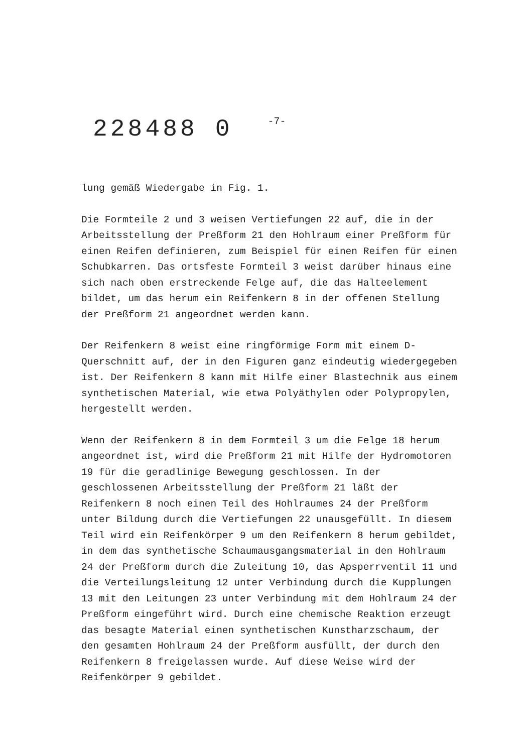228488 0 -7-
lung gemäß Wiedergabe in Fig. 1.
Die Formteile 2 und 3 weisen Vertiefungen 22 auf, die in der Arbeitsstellung der Preßform 21 den Hohlraum einer Preßform für einen Reifen definieren, zum Beispiel für einen Reifen für einen Schubkarren. Das ortsfeste Formteil 3 weist darüber hinaus eine sich nach oben erstreckende Felge auf, die das Halteelement bildet, um das herum ein Reifenkern 8 in der offenen Stellung der Preßform 21 angeordnet werden kann.
Der Reifenkern 8 weist eine ringförmige Form mit einem D-Querschnitt auf, der in den Figuren ganz eindeutig wiedergegeben ist. Der Reifenkern 8 kann mit Hilfe einer Blastechnik aus einem synthetischen Material, wie etwa Polyäthylen oder Polypropylen, hergestellt werden.
Wenn der Reifenkern 8 in dem Formteil 3 um die Felge 18 herum angeordnet ist, wird die Preßform 21 mit Hilfe der Hydromotoren 19 für die geradlinige Bewegung geschlossen. In der geschlossenen Arbeitsstellung der Preßform 21 läßt der Reifenkern 8 noch einen Teil des Hohlraumes 24 der Preßform unter Bildung durch die Vertiefungen 22 unausgefüllt. In diesem Teil wird ein Reifenkörper 9 um den Reifenkern 8 herum gebildet, in dem das synthetische Schaumausgangsmaterial in den Hohlraum 24 der Preßform durch die Zuleitung 10, das Apsperrventil 11 und die Verteilungsleitung 12 unter Verbindung durch die Kupplungen 13 mit den Leitungen 23 unter Verbindung mit dem Hohlraum 24 der Preßform eingeführt wird. Durch eine chemische Reaktion erzeugt das besagte Material einen synthetischen Kunstharzschaum, der den gesamten Hohlraum 24 der Preßform ausfüllt, der durch den Reifenkern 8 freigelassen wurde. Auf diese Weise wird der Reifenkörper 9 gebildet.